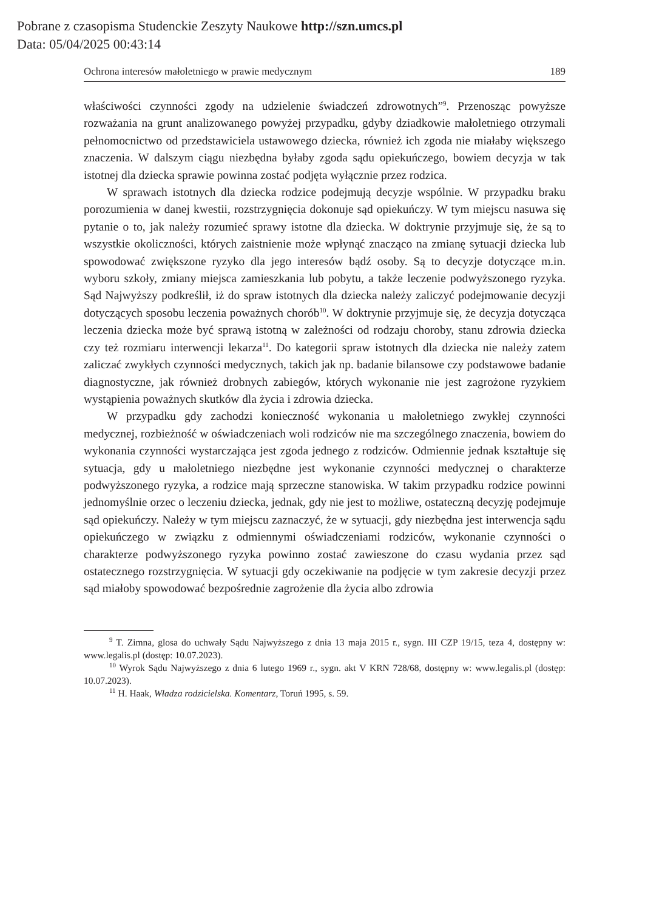Pobrane z czasopisma Studenckie Zeszyty Naukowe http://szn.umcs.pl
Data: 05/04/2025 00:43:14
Ochrona interesów małoletniego w prawie medycznym 189
właściwości czynności zgody na udzielenie świadczeń zdrowotnych”<sup>9</sup>. Przenosząc powyższe rozważania na grunt analizowanego powyżej przypadku, gdyby dziadkowie małoletniego otrzymali pełnomocnictwo od przedstawiciela ustawowego dziecka, również ich zgoda nie miałaby większego znaczenia. W dalszym ciągu niezbędna byłaby zgoda sądu opiekuńczego, bowiem decyzja w tak istotnej dla dziecka sprawie powinna zostać podjęta wyłącznie przez rodzica.
W sprawach istotnych dla dziecka rodzice podejmują decyzje wspólnie. W przypadku braku porozumienia w danej kwestii, rozstrzygnięcia dokonuje sąd opiekuńczy. W tym miejscu nasuwa się pytanie o to, jak należy rozumieć sprawy istotne dla dziecka. W doktrynie przyjmuje się, że są to wszystkie okoliczności, których zaistnienie może wpłynąć znacząco na zmianę sytuacji dziecka lub spowodować zwiększone ryzyko dla jego interesów bądź osoby. Są to decyzje dotyczące m.in. wyboru szkoły, zmiany miejsca zamieszkania lub pobytu, a także leczenie podwyższonego ryzyka. Sąd Najwyższy podkreślił, iż do spraw istotnych dla dziecka należy zaliczyć podejmowanie decyzji dotyczących sposobu leczenia poważnych chorób<sup>10</sup>. W doktrynie przyjmuje się, że decyzja dotycząca leczenia dziecka może być sprawą istotną w zależności od rodzaju choroby, stanu zdrowia dziecka czy też rozmiaru interwencji lekarza<sup>11</sup>. Do kategorii spraw istotnych dla dziecka nie należy zatem zaliczać zwykłych czynności medycznych, takich jak np. badanie bilansowe czy podstawowe badanie diagnostyczne, jak również drobnych zabiegów, których wykonanie nie jest zagrożone ryzykiem wystąpienia poważnych skutków dla życia i zdrowia dziecka.
W przypadku gdy zachodzi konieczność wykonania u małoletniego zwykłej czynności medycznej, rozbieżność w oświadczeniach woli rodziców nie ma szczególnego znaczenia, bowiem do wykonania czynności wystarczająca jest zgoda jednego z rodziców. Odmiennie jednak kształtuje się sytuacja, gdy u małoletniego niezbędne jest wykonanie czynności medycznej o charakterze podwyższonego ryzyka, a rodzice mają sprzeczne stanowiska. W takim przypadku rodzice powinni jednomyślnie orzec o leczeniu dziecka, jednak, gdy nie jest to możliwe, ostateczną decyzję podejmuje sąd opiekuńczy. Należy w tym miejscu zaznaczyć, że w sytuacji, gdy niezbędna jest interwencja sądu opiekuńczego w związku z odmiennymi oświadczeniami rodziców, wykonanie czynności o charakterze podwyższonego ryzyka powinno zostać zawieszone do czasu wydania przez sąd ostatecznego rozstrzygnięcia. W sytuacji gdy oczekiwanie na podjęcie w tym zakresie decyzji przez sąd miałoby spowodować bezpośrednie zagrożenie dla życia albo zdrowia
<sup>9</sup> T. Zimna, glosa do uchwały Sądu Najwyższego z dnia 13 maja 2015 r., sygn. III CZP 19/15, teza 4, dostępny w: www.legalis.pl (dostęp: 10.07.2023).
<sup>10</sup> Wyrok Sądu Najwyższego z dnia 6 lutego 1969 r., sygn. akt V KRN 728/68, dostępny w: www.legalis.pl (dostęp: 10.07.2023).
<sup>11</sup> H. Haak, Władza rodzicielska. Komentarz, Toruń 1995, s. 59.